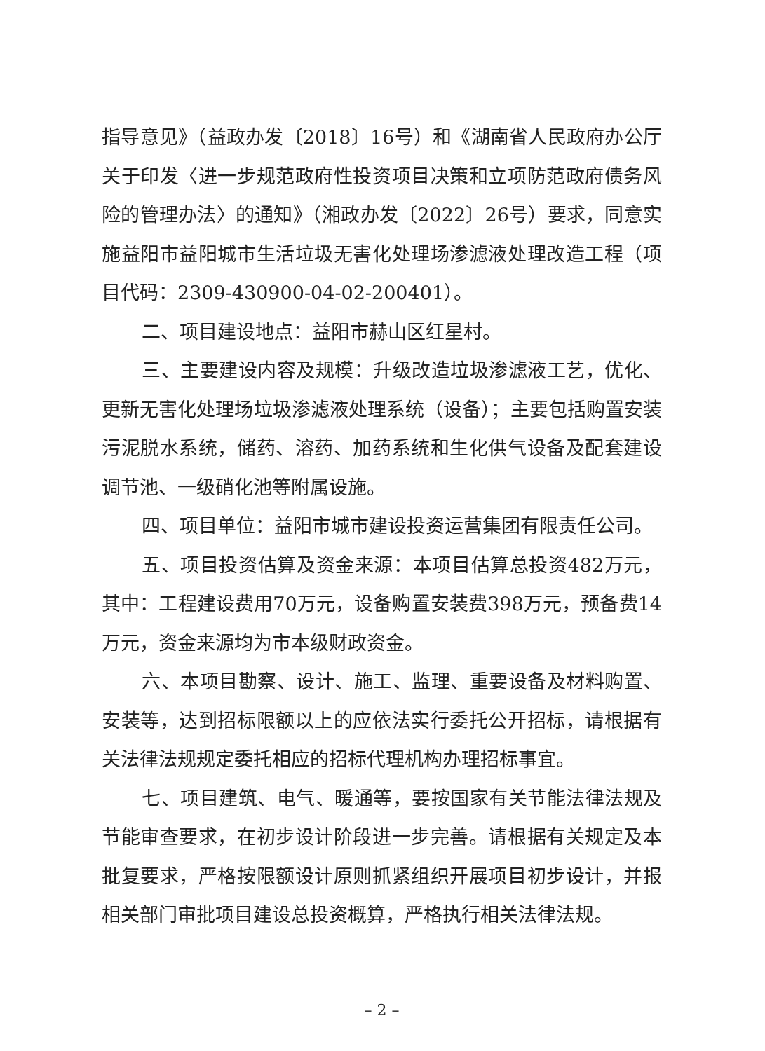指导意见》（益政办发〔2018〕16号）和《湖南省人民政府办公厅关于印发〈进一步规范政府性投资项目决策和立项防范政府债务风险的管理办法〉的通知》（湘政办发〔2022〕26号）要求，同意实施益阳市益阳城市生活垃圾无害化处理场渗滤液处理改造工程（项目代码：2309-430900-04-02-200401）。
二、项目建设地点：益阳市赫山区红星村。
三、主要建设内容及规模：升级改造垃圾渗滤液工艺，优化、更新无害化处理场垃圾渗滤液处理系统（设备）；主要包括购置安装污泥脱水系统，储药、溶药、加药系统和生化供气设备及配套建设调节池、一级硝化池等附属设施。
四、项目单位：益阳市城市建设投资运营集团有限责任公司。
五、项目投资估算及资金来源：本项目估算总投资482万元，其中：工程建设费用70万元，设备购置安装费398万元，预备费14万元，资金来源均为市本级财政资金。
六、本项目勘察、设计、施工、监理、重要设备及材料购置、安装等，达到招标限额以上的应依法实行委托公开招标，请根据有关法律法规规定委托相应的招标代理机构办理招标事宜。
七、项目建筑、电气、暖通等，要按国家有关节能法律法规及节能审查要求，在初步设计阶段进一步完善。请根据有关规定及本批复要求，严格按限额设计原则抓紧组织开展项目初步设计，并报相关部门审批项目建设总投资概算，严格执行相关法律法规。
– 2 –